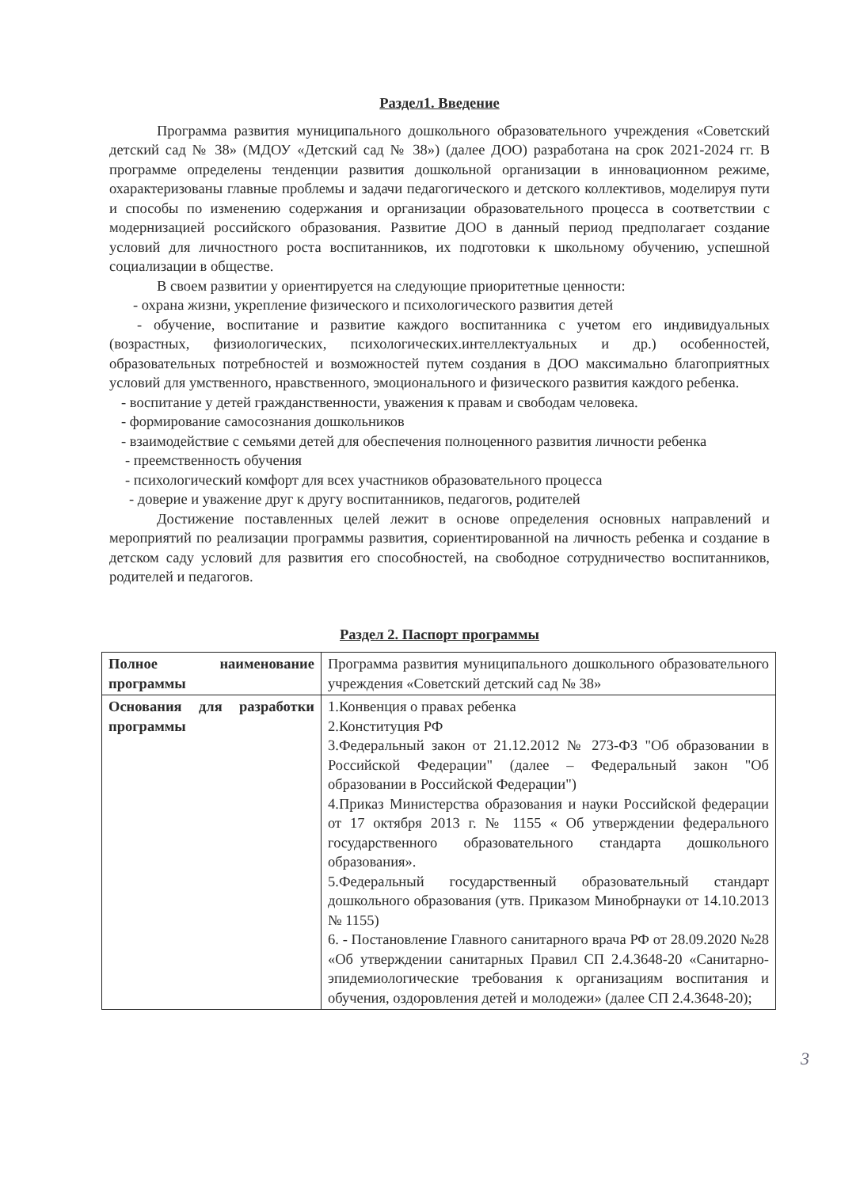Раздел1. Введение
Программа развития муниципального дошкольного образовательного учреждения «Советский детский сад № 38» (МДОУ «Детский сад № 38») (далее ДОО) разработана на срок 2021-2024 гг. В программе определены тенденции развития дошкольной организации в инновационном режиме, охарактеризованы главные проблемы и задачи педагогического и детского коллективов, моделируя пути и способы по изменению содержания и организации образовательного процесса в соответствии с модернизацией российского образования. Развитие ДОО в данный период предполагает создание условий для личностного роста воспитанников, их подготовки к школьному обучению, успешной социализации в обществе.
В своем развитии у ориентируется на следующие приоритетные ценности:
- охрана жизни, укрепление физического и психологического развития детей
- обучение, воспитание и развитие каждого воспитанника с учетом его индивидуальных (возрастных, физиологических, психологических.интеллектуальных и др.) особенностей, образовательных потребностей и возможностей путем создания в ДОО максимально благоприятных условий для умственного, нравственного, эмоционального и физического развития каждого ребенка.
- воспитание у детей гражданственности, уважения к правам и свободам человека.
- формирование самосознания дошкольников
- взаимодействие с семьями детей для обеспечения полноценного развития личности ребенка
- преемственность обучения
- психологический комфорт для всех участников образовательного процесса
- доверие и уважение друг к другу воспитанников, педагогов, родителей
Достижение поставленных целей лежит в основе определения основных направлений и мероприятий по реализации программы развития, сориентированной на личность ребенка и создание в детском саду условий для развития его способностей, на свободное сотрудничество воспитанников, родителей и педагогов.
Раздел 2. Паспорт программы
| Полное наименование программы | Программа развития муниципального дошкольного образовательного учреждения «Советский детский сад № 38» |
| Основания для разработки программы | 1.Конвенция о правах ребенка 2.Конституция РФ 3.Федеральный закон от 21.12.2012 № 273-ФЗ "Об образовании в Российской Федерации" (далее – Федеральный закон "Об образовании в Российской Федерации") 4.Приказ Министерства образования и науки Российской федерации от 17 октября 2013 г. № 1155 « Об утверждении федерального государственного образовательного стандарта дошкольного образования». 5.Федеральный государственный образовательный стандарт дошкольного образования (утв. Приказом Минобрнауки от 14.10.2013 № 1155) 6. - Постановление Главного санитарного врача РФ от 28.09.2020 №28 «Об утверждении санитарных Правил СП 2.4.3648-20 «Санитарно-эпидемиологические требования к организациям воспитания и обучения, оздоровления детей и молодежи» (далее СП 2.4.3648-20); |
3